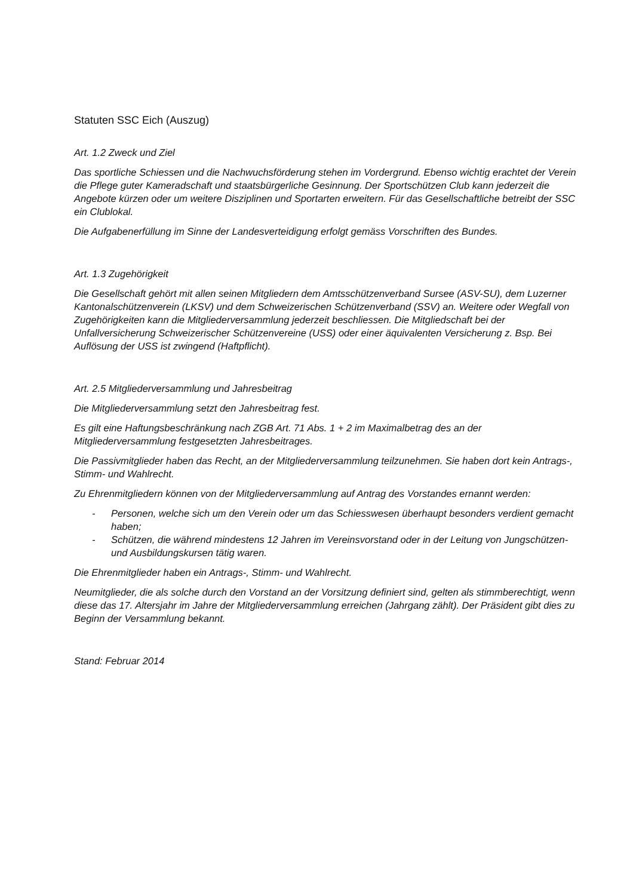Statuten SSC Eich (Auszug)
Art. 1.2 Zweck und Ziel
Das sportliche Schiessen und die Nachwuchsförderung stehen im Vordergrund. Ebenso wichtig erachtet der Verein die Pflege guter Kameradschaft und staatsbürgerliche Gesinnung. Der Sportschützen Club kann jederzeit die Angebote kürzen oder um weitere Disziplinen und Sportarten erweitern. Für das Gesellschaftliche betreibt der SSC ein Clublokal.
Die Aufgabenerfüllung im Sinne der Landesverteidigung erfolgt gemäss Vorschriften des Bundes.
Art. 1.3 Zugehörigkeit
Die Gesellschaft gehört mit allen seinen Mitgliedern dem Amtsschützenverband Sursee (ASV-SU), dem Luzerner Kantonalschützenverein (LKSV) und dem Schweizerischen Schützenverband (SSV) an. Weitere oder Wegfall von Zugehörigkeiten kann die Mitgliederversammlung jederzeit beschliessen. Die Mitgliedschaft bei der Unfallversicherung Schweizerischer Schützenvereine (USS) oder einer äquivalenten Versicherung z. Bsp. Bei Auflösung der USS ist zwingend (Haftpflicht).
Art. 2.5 Mitgliederversammlung und Jahresbeitrag
Die Mitgliederversammlung setzt den Jahresbeitrag fest.
Es gilt eine Haftungsbeschränkung nach ZGB Art. 71 Abs. 1 + 2 im Maximalbetrag des an der Mitgliederversammlung festgesetzten Jahresbeitrages.
Die Passivmitglieder haben das Recht, an der Mitgliederversammlung teilzunehmen. Sie haben dort kein Antrags-, Stimm- und Wahlrecht.
Zu Ehrenmitgliedern können von der Mitgliederversammlung auf Antrag des Vorstandes ernannt werden:
- Personen, welche sich um den Verein oder um das Schiesswesen überhaupt besonders verdient gemacht haben;
- Schützen, die während mindestens 12 Jahren im Vereinsvorstand oder in der Leitung von Jungschützen- und Ausbildungskursen tätig waren.
Die Ehrenmitglieder haben ein Antrags-, Stimm- und Wahlrecht.
Neumitglieder, die als solche durch den Vorstand an der Vorsitzung definiert sind, gelten als stimmberechtigt, wenn diese das 17. Altersjahr im Jahre der Mitgliederversammlung erreichen (Jahrgang zählt). Der Präsident gibt dies zu Beginn der Versammlung bekannt.
Stand: Februar 2014